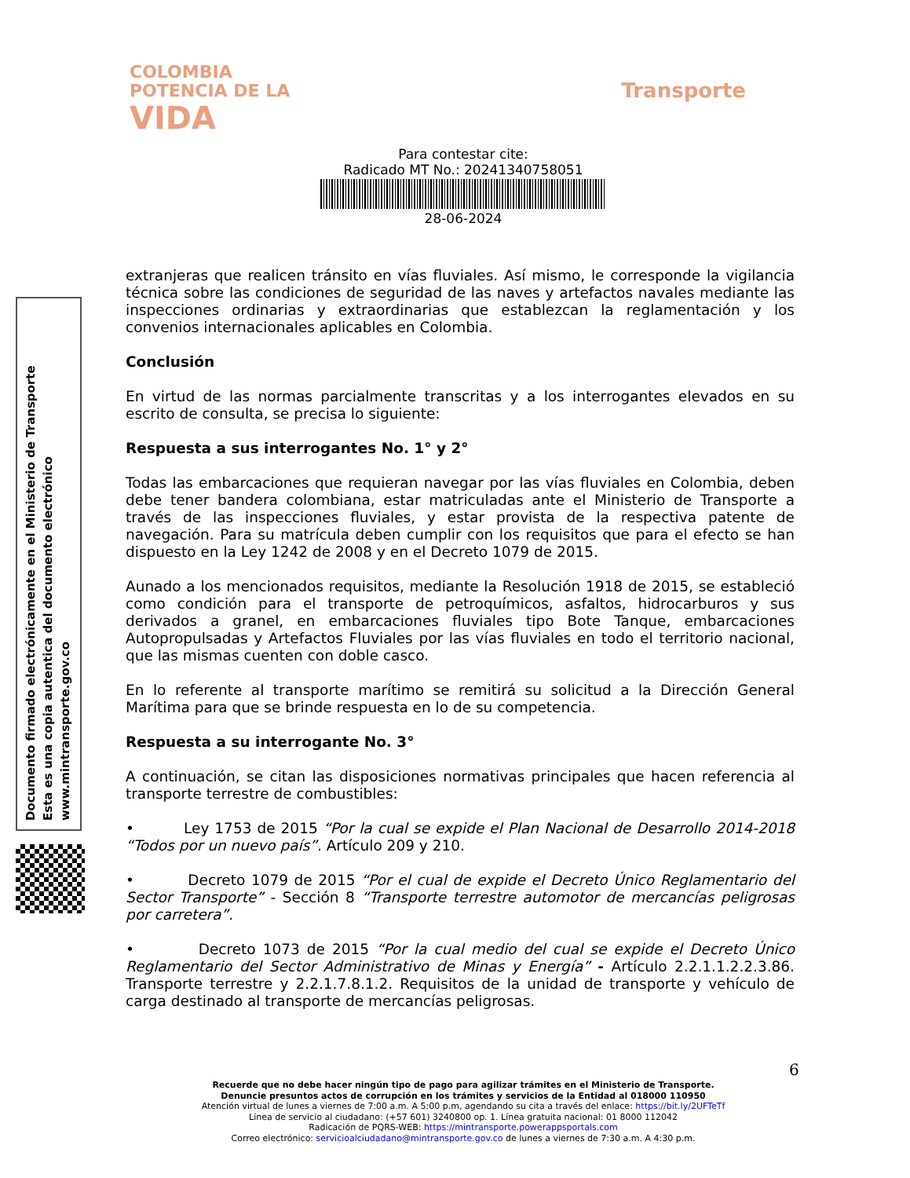COLOMBIA
POTENCIA DE LA
VIDA
Transporte
Para contestar cite:
Radicado MT No.: 20241340758051
28-06-2024
Documento firmado electrónicamente en el Ministerio de Transporte
Esta es una copia autentica del documento electrónico
www.mintransporte.gov.co
extranjeras que realicen tránsito en vías fluviales. Así mismo, le corresponde la vigilancia técnica sobre las condiciones de seguridad de las naves y artefactos navales mediante las inspecciones ordinarias y extraordinarias que establezcan la reglamentación y los convenios internacionales aplicables en Colombia.
Conclusión
En virtud de las normas parcialmente transcritas y a los interrogantes elevados en su escrito de consulta, se precisa lo siguiente:
Respuesta a sus interrogantes No. 1° y 2°
Todas las embarcaciones que requieran navegar por las vías fluviales en Colombia, deben debe tener bandera colombiana, estar matriculadas ante el Ministerio de Transporte a través de las inspecciones fluviales, y estar provista de la respectiva patente de navegación. Para su matrícula deben cumplir con los requisitos que para el efecto se han dispuesto en la Ley 1242 de 2008 y en el Decreto 1079 de 2015.
Aunado a los mencionados requisitos, mediante la Resolución 1918 de 2015, se estableció como condición para el transporte de petroquímicos, asfaltos, hidrocarburos y sus derivados a granel, en embarcaciones fluviales tipo Bote Tanque, embarcaciones Autopropulsadas y Artefactos Fluviales por las vías fluviales en todo el territorio nacional, que las mismas cuenten con doble casco.
En lo referente al transporte marítimo se remitirá su solicitud a la Dirección General Marítima para que se brinde respuesta en lo de su competencia.
Respuesta a su interrogante No. 3°
A continuación, se citan las disposiciones normativas principales que hacen referencia al transporte terrestre de combustibles:
• Ley 1753 de 2015 “Por la cual se expide el Plan Nacional de Desarrollo 2014-2018 “Todos por un nuevo país”. Artículo 209 y 210.
• Decreto 1079 de 2015 “Por el cual de expide el Decreto Único Reglamentario del Sector Transporte” - Sección 8 “Transporte terrestre automotor de mercancías peligrosas por carretera”.
• Decreto 1073 de 2015 “Por la cual medio del cual se expide el Decreto Único Reglamentario del Sector Administrativo de Minas y Energía” - Artículo 2.2.1.1.2.2.3.86. Transporte terrestre y 2.2.1.7.8.1.2. Requisitos de la unidad de transporte y vehículo de carga destinado al transporte de mercancías peligrosas.
6
Recuerde que no debe hacer ningún tipo de pago para agilizar trámites en el Ministerio de Transporte.
Denuncie presuntos actos de corrupción en los trámites y servicios de la Entidad al 018000 110950
Atención virtual de lunes a viernes de 7:00 a.m. A 5:00 p.m, agendando su cita a través del enlace: https://bit.ly/2UFTeTf
Línea de servicio al ciudadano: (+57 601) 3240800 op. 1. Línea gratuita nacional: 01 8000 112042
Radicación de PQRS-WEB: https://mintransporte.powerappsportals.com
Correo electrónico: servicioalciudadano@mintransporte.gov.co de lunes a viernes de 7:30 a.m. A 4:30 p.m.